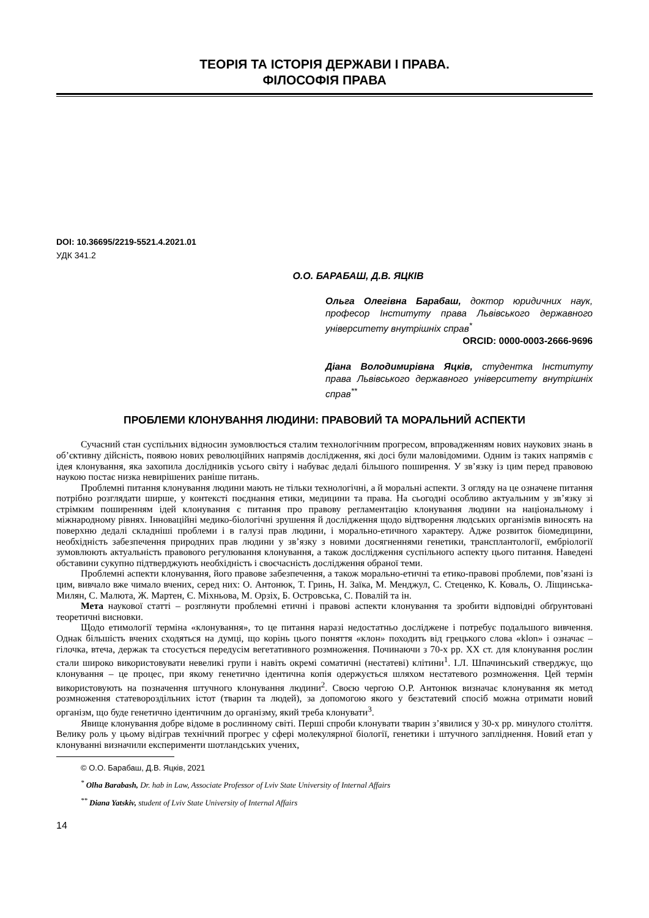ТЕОРІЯ ТА ІСТОРІЯ ДЕРЖАВИ І ПРАВА.
ФІЛОСОФІЯ ПРАВА
DOI: 10.36695/2219-5521.4.2021.01
УДК 341.2
О.О. БАРАБАШ, Д.В. ЯЦКІВ
Ольга Олегівна Барабаш, доктор юридичних наук, професор Інституту права Львівського державного університету внутрішніх справ<sup>*</sup>
ORCID: 0000-0003-2666-9696
Діана Володимирівна Яцків, студентка Інституту права Львівського державного університету внутрішніх справ<sup>**</sup>
ПРОБЛЕМИ КЛОНУВАННЯ ЛЮДИНИ: ПРАВОВИЙ ТА МОРАЛЬНИЙ АСПЕКТИ
Сучасний стан суспільних відносин зумовлюється сталим технологічним прогресом, впровадженням нових наукових знань в об’єктивну дійсність, появою нових революційних напрямів дослідження, які досі були маловідомими. Одним із таких напрямів є ідея клонування, яка захопила дослідників усього світу і набуває дедалі більшого поширення. У зв’язку із цим перед правовою наукою постає низка невирішених раніше питань.
Проблемні питання клонування людини мають не тільки технологічні, а й моральні аспекти. З огляду на це означене питання потрібно розглядати ширше, у контексті поєднання етики, медицини та права. На сьогодні особливо актуальним у зв’язку зі стрімким поширенням ідей клонування є питання про правову регламентацію клонування людини на національному і міжнародному рівнях. Інноваційні медико-біологічні зрушення й дослідження щодо відтворення людських організмів виносять на поверхню дедалі складніші проблеми і в галузі прав людини, і морально-етичного характеру. Адже розвиток біомедицини, необхідність забезпечення природних прав людини у зв’язку з новими досягненнями генетики, трансплантології, ембріології зумовлюють актуальність правового регулювання клонування, а також дослідження суспільного аспекту цього питання. Наведені обставини сукупно підтверджують необхідність і своєчасність дослідження обраної теми.
Проблемні аспекти клонування, його правове забезпечення, а також морально-етичні та етико-правові проблеми, пов’язані із цим, вивчало вже чимало вчених, серед них: О. Антонюк, Т. Гринь, Н. Заїка, М. Менджул, С. Стеценко, К. Коваль, О. Ліщинська-Милян, С. Малюта, Ж. Мартен, Є. Міхньова, М. Орзіх, Б. Островська, С. Повалій та ін.
Мета наукової статті – розглянути проблемні етичні і правові аспекти клонування та зробити відповідні обґрунтовані теоретичні висновки.
Щодо етимології терміна «клонування», то це питання наразі недостатньо досліджене і потребує подальшого вивчення. Однак більшість вчених сходяться на думці, що корінь цього поняття «клон» походить від грецького слова «klon» і означає – гілочка, втеча, держак та стосується передусім вегетативного розмноження. Починаючи з 70-х рр. ХХ ст. для клонування рослин стали широко використовувати невеликі групи і навіть окремі соматичні (нестатеві) клітини<sup>1</sup>. І.Л. Шпачинський стверджує, що клонування – це процес, при якому генетично ідентична копія одержується шляхом нестатевого розмноження. Цей термін використовують на позначення штучного клонування людини<sup>2</sup>. Своєю чергою О.Р. Антонюк визначає клонування як метод розмноження статевороздільних істот (тварин та людей), за допомогою якого у безстатевий спосіб можна отримати новий організм, що буде генетично ідентичним до організму, який треба клонувати<sup>3</sup>.
Явище клонування добре відоме в рослинному світі. Перші спроби клонувати тварин з’явилися у 30-х рр. минулого століття. Велику роль у цьому відіграв технічний прогрес у сфері молекулярної біології, генетики і штучного запліднення. Новий етап у клонуванні визначили експерименти шотландських учених,
© О.О. Барабаш, Д.В. Яцків, 2021
<sup>*</sup> Olha Barabash, Dr. hab in Law, Associate Professor of Lviv State University of Internal Affairs
<sup>**</sup> Diana Yatskiv, student of Lviv State University of Internal Affairs
14